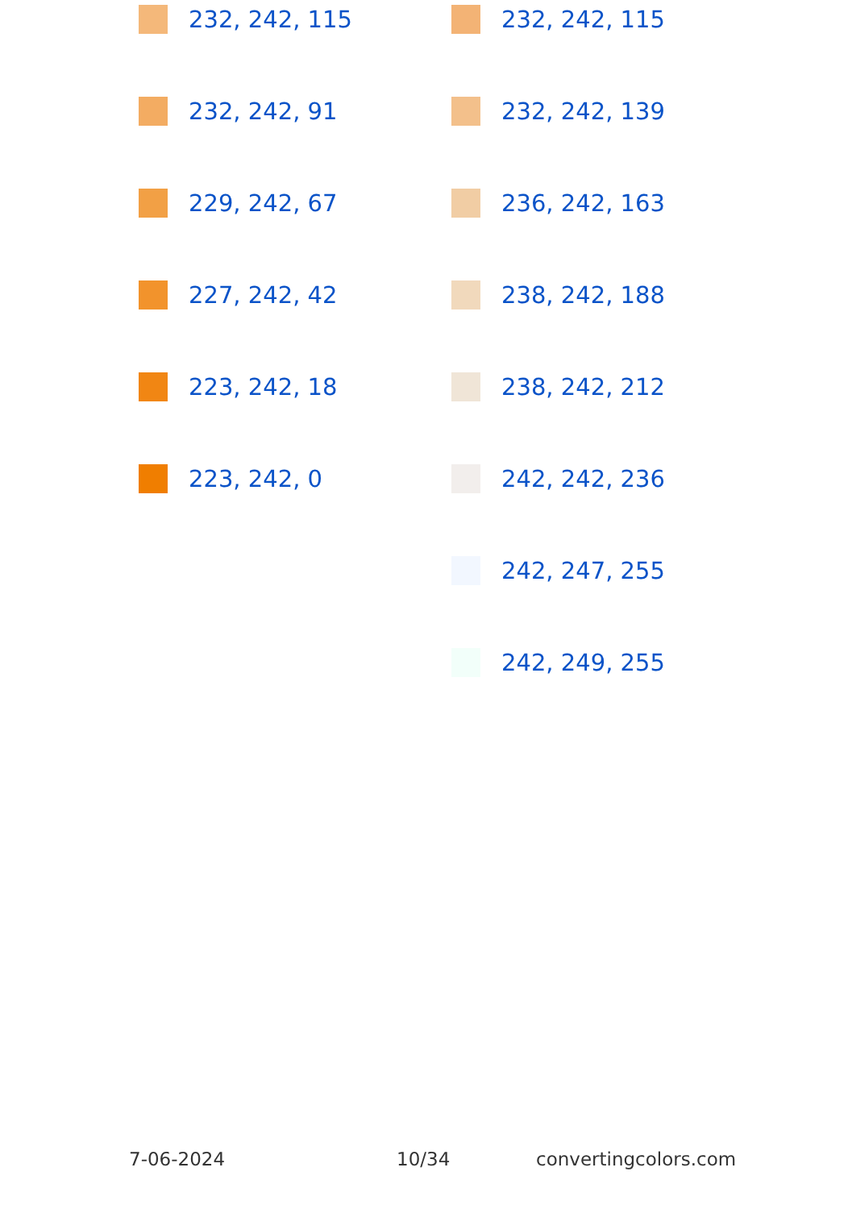232, 242, 115
232, 242, 91
229, 242, 67
227, 242, 42
223, 242, 18
223, 242, 0
232, 242, 115
232, 242, 139
236, 242, 163
238, 242, 188
238, 242, 212
242, 242, 236
242, 247, 255
242, 249, 255
7-06-2024 10/34 convertingcolors.com